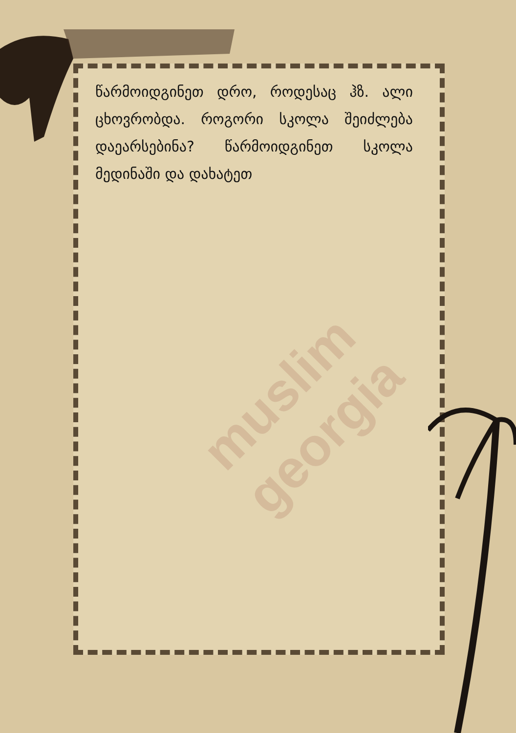muslim georgia
წარმოიდგინეთ დრო, როდესაც ჰზ. ალი ცხოვრობდა. როგორი სკოლა შეიძლება დაეარსებინა? წარმოიდგინეთ სკოლა მედინაში და დახატეთ